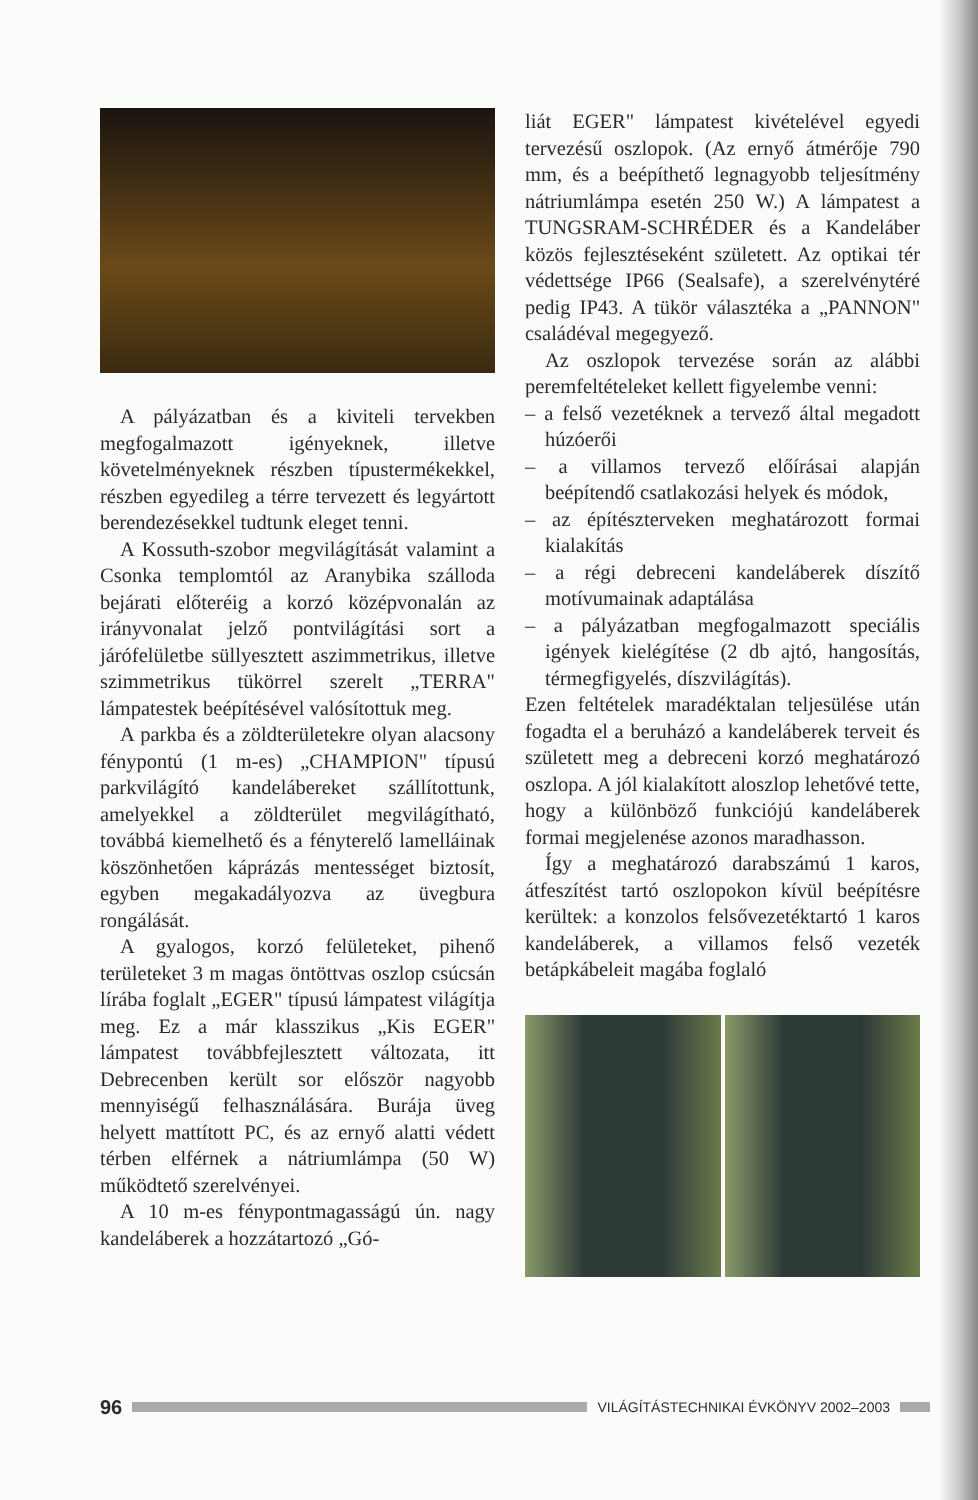A pályázatban és a kiviteli tervekben megfogalmazott igényeknek, illetve követelményeknek részben típustermékekkel, részben egyedileg a térre tervezett és legyártott berendezésekkel tudtunk eleget tenni.
A Kossuth-szobor megvilágítását valamint a Csonka templomtól az Aranybika szálloda bejárati előteréig a korzó középvonalán az irányvonalat jelző pontvilágítási sort a járófelületbe süllyesztett aszimmetrikus, illetve szimmetrikus tükörrel szerelt „TERRA" lámpatestek beépítésével valósítottuk meg.
A parkba és a zöldterületekre olyan alacsony fénypontú (1 m-es) „CHAMPION" típusú parkvilágító kandelábereket szállítottunk, amelyekkel a zöldterület megvilágítható, továbbá kiemelhető és a fényterelő lamelláinak köszönhetően káprázás mentességet biztosít, egyben megakadályozva az üvegbura rongálását.
A gyalogos, korzó felületeket, pihenő területeket 3 m magas öntöttvas oszlop csúcsán lírába foglalt „EGER" típusú lámpatest világítja meg. Ez a már klasszikus „Kis EGER" lámpatest továbbfejlesztett változata, itt Debrecenben került sor először nagyobb mennyiségű felhasználására. Burája üveg helyett mattított PC, és az ernyő alatti védett térben elférnek a nátriumlámpa (50 W) működtető szerelvényei.
A 10 m-es fénypontmagasságú ún. nagy kandeláberek a hozzátartozó „Gó-
liát EGER" lámpatest kivételével egyedi tervezésű oszlopok. (Az ernyő átmérője 790 mm, és a beépíthető legnagyobb teljesítmény nátriumlámpa esetén 250 W.) A lámpatest a TUNGSRAM-SCHRÉDER és a Kandeláber közös fejlesztéseként született. Az optikai tér védettsége IP66 (Sealsafe), a szerelvénytéré pedig IP43. A tükör választéka a „PANNON" családéval megegyező.
Az oszlopok tervezése során az alábbi peremfeltételeket kellett figyelembe venni:
– a felső vezetéknek a tervező által megadott húzóerői
– a villamos tervező előírásai alapján beépítendő csatlakozási helyek és módok,
– az építészterveken meghatározott formai kialakítás
– a régi debreceni kandeláberek díszítő motívumainak adaptálása
– a pályázatban megfogalmazott speciális igények kielégítése (2 db ajtó, hangosítás, térmegfigyelés, díszvilágítás).
Ezen feltételek maradéktalan teljesülése után fogadta el a beruházó a kandeláberek terveit és született meg a debreceni korzó meghatározó oszlopa. A jól kialakított aloszlop lehetővé tette, hogy a különböző funkciójú kandeláberek formai megjelenése azonos maradhasson.
Így a meghatározó darabszámú 1 karos, átfeszítést tartó oszlopokon kívül beépítésre kerültek: a konzolos felsővezetéktartó 1 karos kandeláberek, a villamos felső vezeték betápkábeleit magába foglaló
96
VILÁGÍTÁSTECHNIKAI ÉVKÖNYV 2002–2003